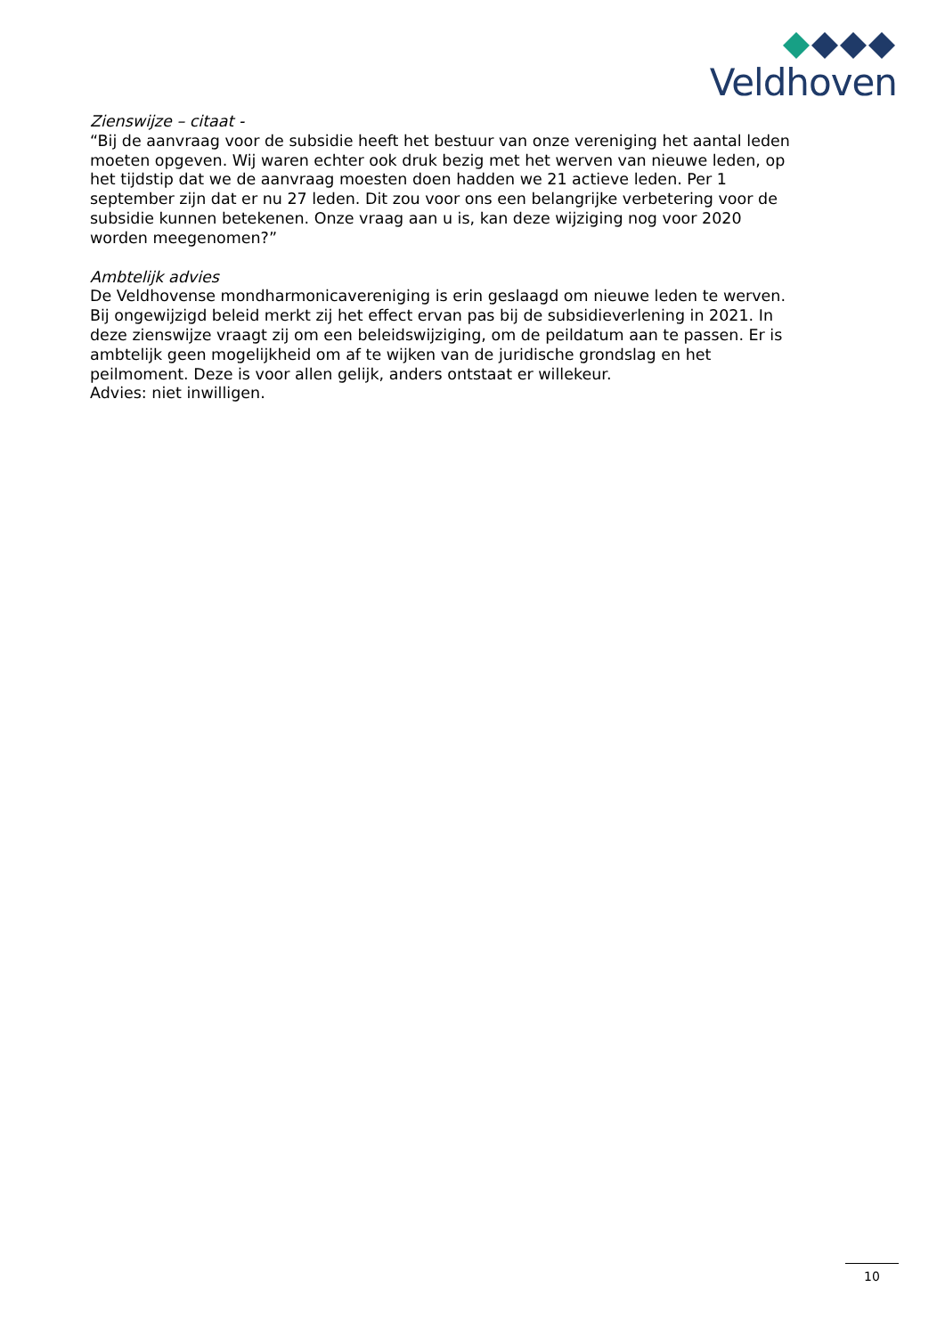Veldhoven
Zienswijze – citaat -
“Bij de aanvraag voor de subsidie heeft het bestuur van onze vereniging het aantal leden moeten opgeven. Wij waren echter ook druk bezig met het werven van nieuwe leden, op het tijdstip dat we de aanvraag moesten doen hadden we 21 actieve leden. Per 1 september zijn dat er nu 27 leden. Dit zou voor ons een belangrijke verbetering voor de subsidie kunnen betekenen. Onze vraag aan u is, kan deze wijziging nog voor 2020 worden meegenomen?”
Ambtelijk advies
De Veldhovense mondharmonicavereniging is erin geslaagd om nieuwe leden te werven. Bij ongewijzigd beleid merkt zij het effect ervan pas bij de subsidieverlening in 2021. In deze zienswijze vraagt zij om een beleidswijziging, om de peildatum aan te passen. Er is ambtelijk geen mogelijkheid om af te wijken van de juridische grondslag en het peilmoment. Deze is voor allen gelijk, anders ontstaat er willekeur.
Advies: niet inwilligen.
10